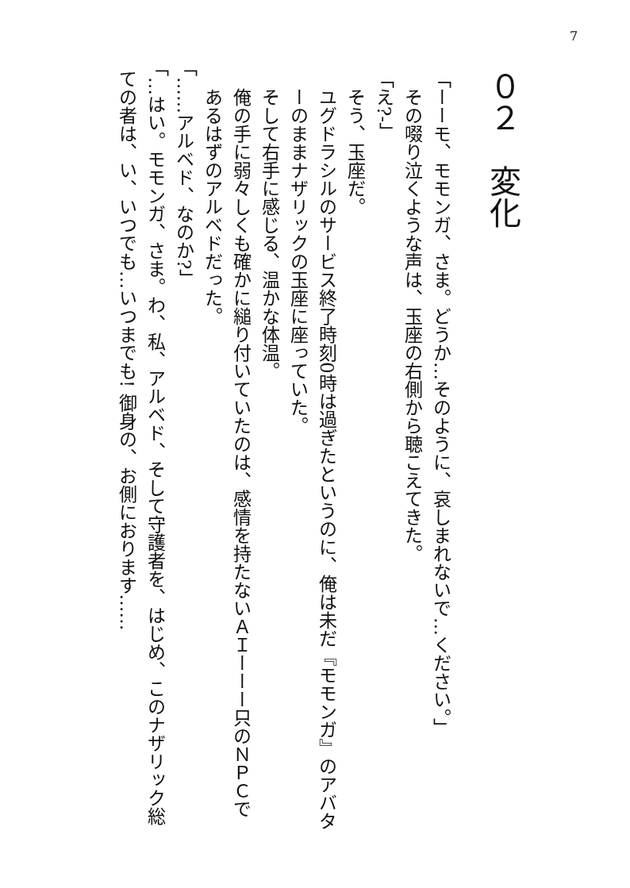7
０２　変化
「ーーモ、モモンガ、さま。どうか…そのように、哀しまれないで…ください。」
その啜り泣くような声は、玉座の右側から聴こえてきた。
「え?-」
そう、玉座だ。
ユグドラシルのサービス終了時刻0時は過ぎたというのに、俺は未だ『モモンガ』のアバターのままナザリックの玉座に座っていた。
そして右手に感じる、温かな体温。
俺の手に弱々しくも確かに縋り付いていたのは、感情を持たないＡＩーーー只のＮＰＣであるはずのアルベドだった。
「……アルベド、なのか?」
「…はい。モモンガ、さま。わ、私、アルベド、そして守護者を、はじめ、このナザリック総ての者は、い、いつでも…いつまでも! 御身の、お側におります……